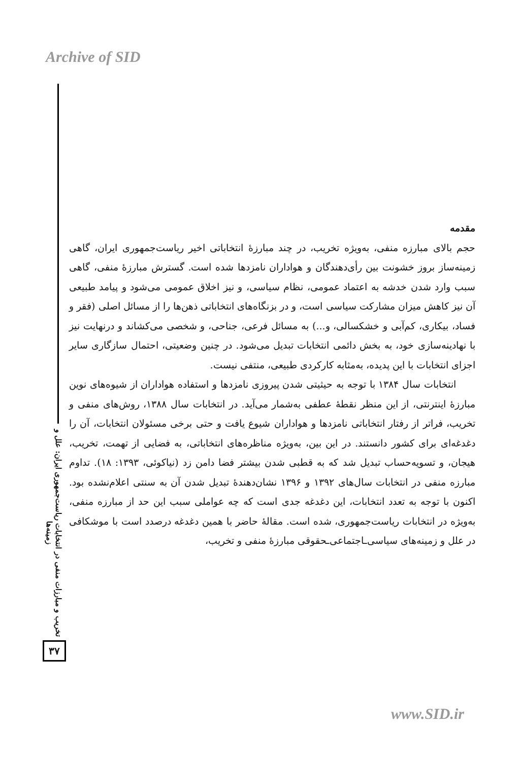Archive of SID
مقدمه
حجم بالای مبارزه منفی، به‌ویژه تخریب، در چند مبارزهٔ انتخاباتی اخیر ریاست‌جمهوری ایران، گاهی زمینه‌ساز بروز خشونت بین رأی‌دهندگان و هواداران نامزدها شده است. گسترش مبارزهٔ منفی، گاهی سبب وارد شدن خدشه به اعتماد عمومی، نظام سیاسی، و نیز اخلاق عمومی می‌شود و پیامد طبیعی آن نیز کاهش میزان مشارکت سیاسی است، و در بزنگاه‌های انتخاباتی ذهن‌ها را از مسائل اصلی (فقر و فساد، بیکاری، کم‌آبی و خشکسالی، و...) به مسائل فرعی، جناحی، و شخصی می‌کشاند و درنهایت نیز با نهادینه‌سازی خود، به بخش دائمی انتخابات تبدیل می‌شود. در چنین وضعیتی، احتمال سازگاری سایر اجزای انتخابات با این پدیده، به‌مثابه کارکردی طبیعی، منتفی نیست.
انتخابات سال ۱۳۸۴ با توجه به حیثیتی شدن پیروزی نامزدها و استفاده هواداران از شیوه‌های نوین مبارزهٔ اینترنتی، از این منظر نقطهٔ عطفی به‌شمار می‌آید. در انتخابات سال ۱۳۸۸، روش‌های منفی و تخریب، فراتر از رفتار انتخاباتی نامزدها و هواداران شیوع یافت و حتی برخی مسئولان انتخابات، آن را دغدغه‌ای برای کشور دانستند. در این بین، به‌ویژه مناظره‌های انتخاباتی، به فضایی از تهمت، تخریب، هیجان، و تسویه‌حساب تبدیل شد که به قطبی شدن بیشتر فضا دامن زد (نیاکوئی، ۱۳۹۳: ۱۸). تداوم مبارزه منفی در انتخابات سال‌های ۱۳۹۲ و ۱۳۹۶ نشان‌دهندهٔ تبدیل شدن آن به سنتی اعلام‌نشده بود. اکنون با توجه به تعدد انتخابات، این دغدغه جدی است که چه عواملی سبب این حد از مبارزه منفی، به‌ویژه در انتخابات ریاست‌جمهوری، شده است. مقالهٔ حاضر با همین دغدغه درصدد است با موشکافی در علل و زمینه‌های سیاسی‌ـاجتماعی‌ـحقوقی مبارزهٔ منفی و تخریب،
تخریب و مبارزات منفی در انتخابات ریاست‌جمهوری ایران: علل و زمینه‌ها
۳۷
www.SID.ir